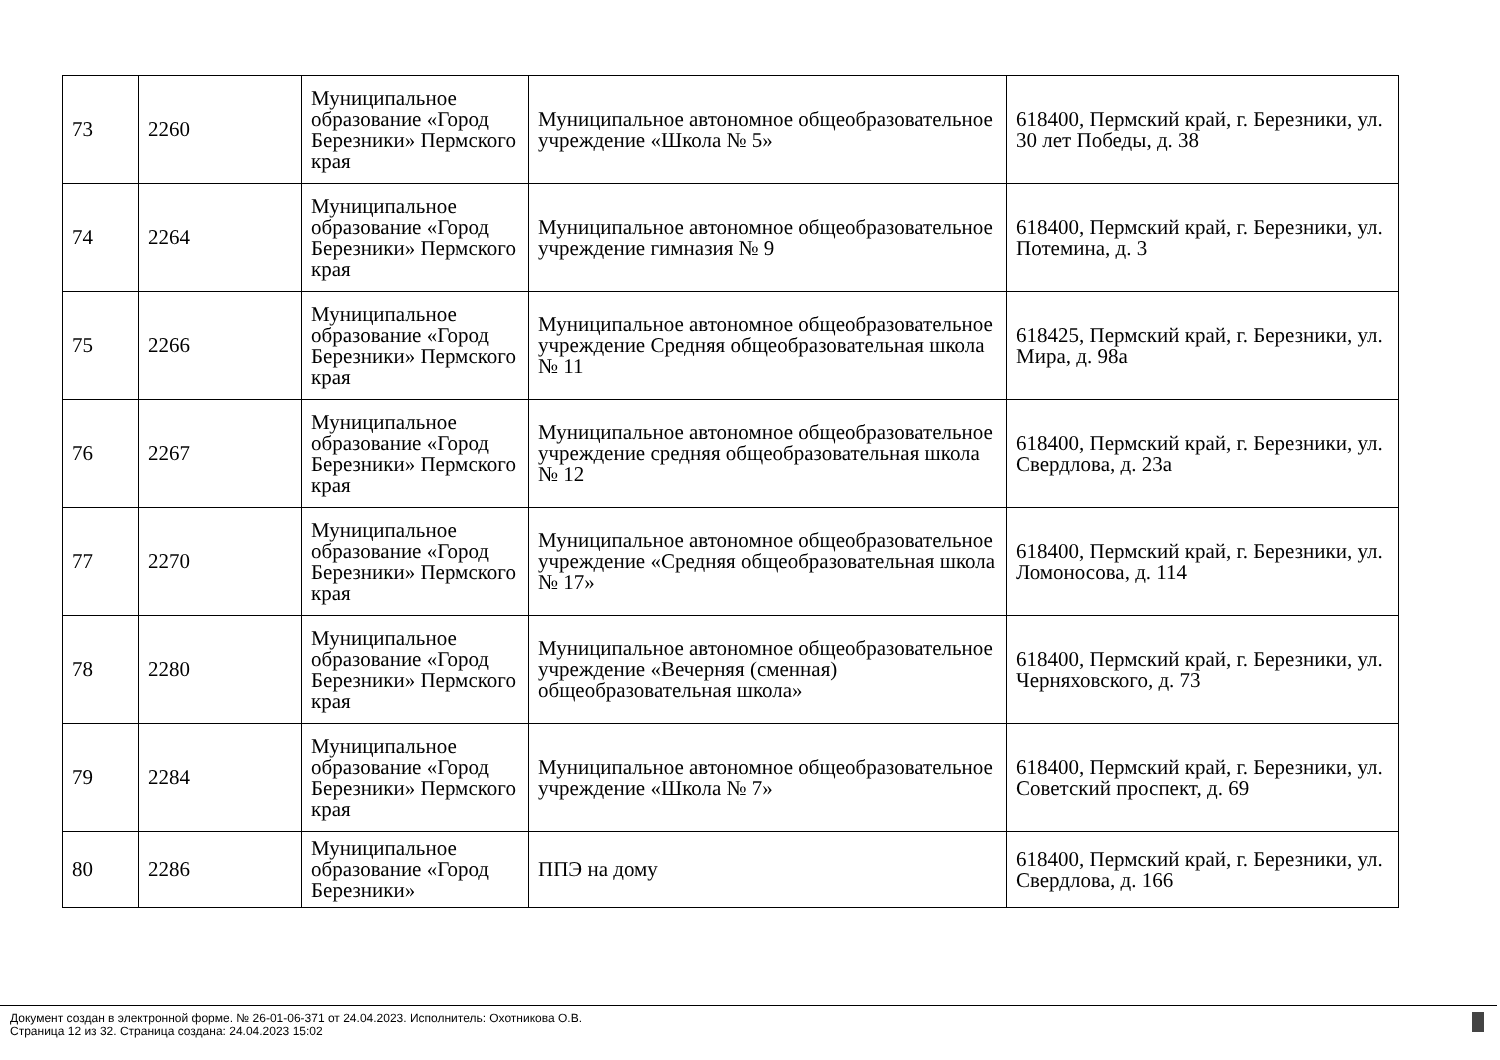| 73 | 2260 | Муниципальное образование «Город Березники» Пермского края | Муниципальное автономное общеобразовательное учреждение «Школа № 5» | 618400, Пермский край, г. Березники, ул. 30 лет Победы, д. 38 |
| 74 | 2264 | Муниципальное образование «Город Березники» Пермского края | Муниципальное автономное общеобразовательное учреждение гимназия № 9 | 618400, Пермский край, г. Березники, ул. Потемина, д. 3 |
| 75 | 2266 | Муниципальное образование «Город Березники» Пермского края | Муниципальное автономное общеобразовательное учреждение Средняя общеобразовательная школа № 11 | 618425, Пермский край, г. Березники, ул. Мира, д. 98а |
| 76 | 2267 | Муниципальное образование «Город Березники» Пермского края | Муниципальное автономное общеобразовательное учреждение средняя общеобразовательная школа № 12 | 618400, Пермский край, г. Березники, ул. Свердлова, д. 23а |
| 77 | 2270 | Муниципальное образование «Город Березники» Пермского края | Муниципальное автономное общеобразовательное учреждение «Средняя общеобразовательная школа № 17» | 618400, Пермский край, г. Березники, ул. Ломоносова, д. 114 |
| 78 | 2280 | Муниципальное образование «Город Березники» Пермского края | Муниципальное автономное общеобразовательное учреждение «Вечерняя (сменная) общеобразовательная школа» | 618400, Пермский край, г. Березники, ул. Черняховского, д. 73 |
| 79 | 2284 | Муниципальное образование «Город Березники» Пермского края | Муниципальное автономное общеобразовательное учреждение «Школа № 7» | 618400, Пермский край, г. Березники, ул. Советский проспект, д. 69 |
| 80 | 2286 | Муниципальное образование «Город Березники» | ППЭ на дому | 618400, Пермский край, г. Березники, ул. Свердлова, д. 166 |
Документ создан в электронной форме. № 26-01-06-371 от 24.04.2023. Исполнитель: Охотникова О.В.
Страница 12 из 32. Страница создана: 24.04.2023 15:02